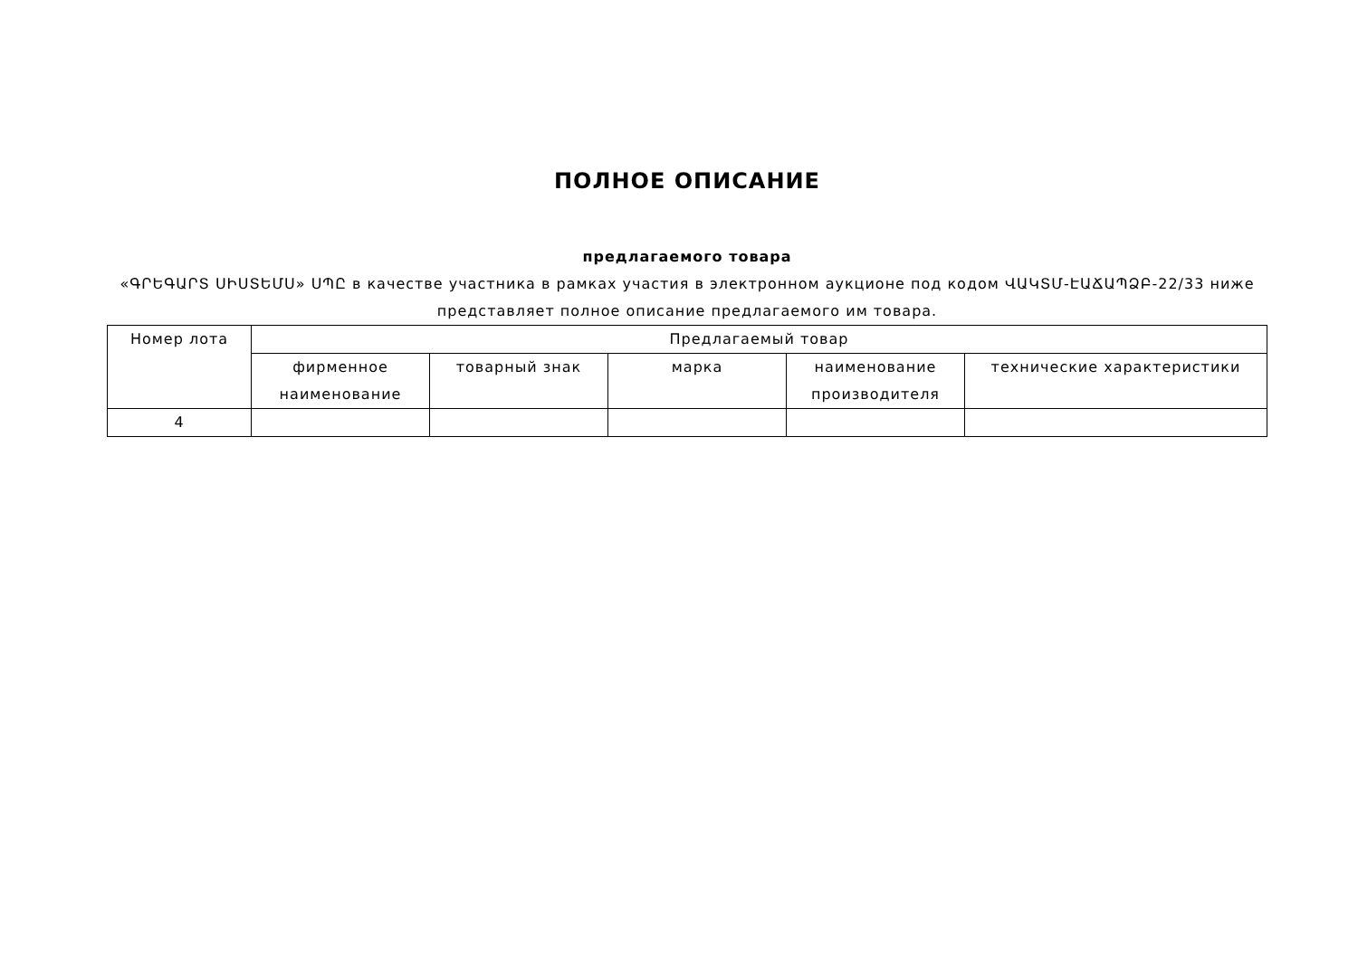ПОЛНОЕ ОПИСАНИЕ
предлагаемого товара
«ԳՐԵԳԱՐՏ ՍԻՍՏԵՄՍ» ՍՊԸ в качестве участника в рамках участия в электронном аукционе под кодом ՎԱԿՏՄ-ԷԱՃԱՊՁԲ-22/33 ниже представляет полное описание предлагаемого им товара.
| Номер лота | Предлагаемый товар | | | | |
| --- | --- | --- | --- | --- | --- |
| | фирменное наименование | товарный знак | марка | наименование производителя | технические характеристики |
| 4 | | | | | |